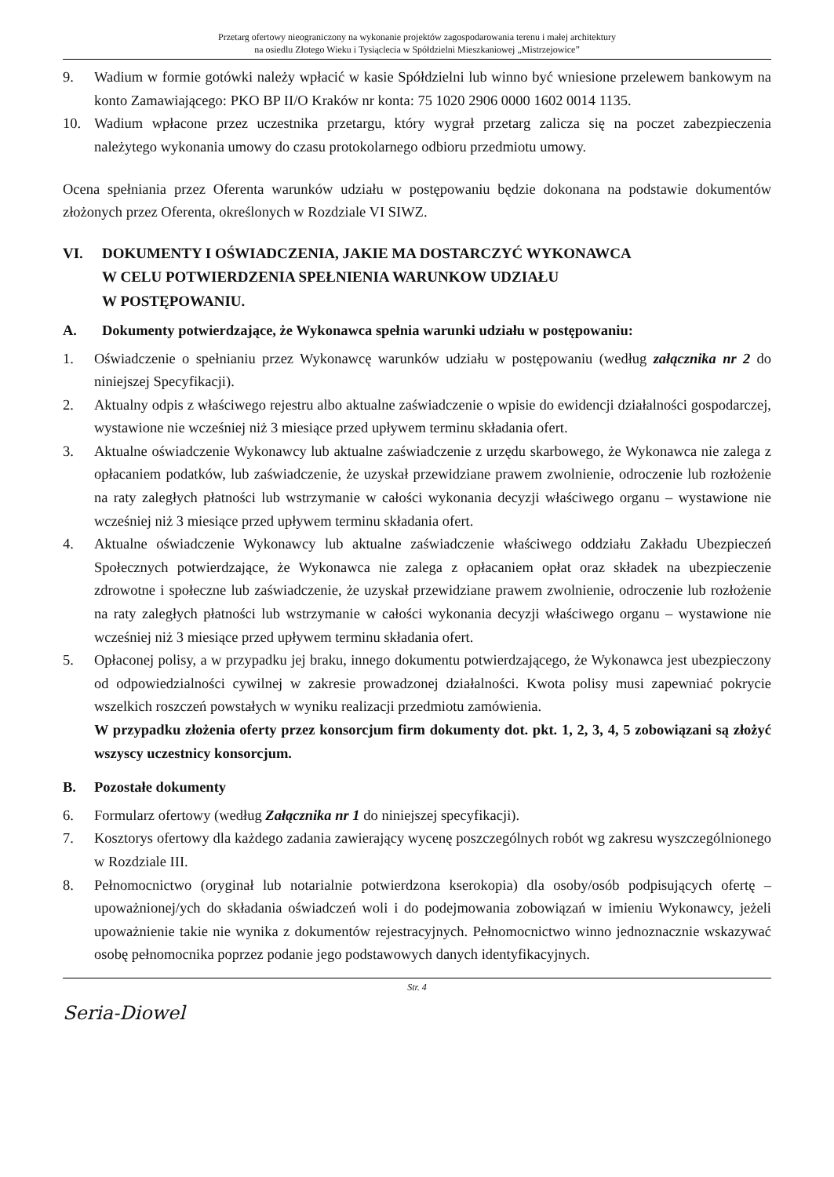Przetarg ofertowy nieograniczony na wykonanie projektów zagospodarowania terenu i małej architektury
na osiedlu Złotego Wieku i Tysiąclecia w Spółdzielni Mieszkaniowej „Mistrzejowice”
9. Wadium w formie gotówki należy wpłacić w kasie Spółdzielni lub winno być wniesione przelewem bankowym na konto Zamawiającego: PKO BP II/O Kraków nr konta: 75 1020 2906 0000 1602 0014 1135.
10. Wadium wpłacone przez uczestnika przetargu, który wygrał przetarg zalicza się na poczet zabezpieczenia należytego wykonania umowy do czasu protokolarnego odbioru przedmiotu umowy.
Ocena spełniania przez Oferenta warunków udziału w postępowaniu będzie dokonana na podstawie dokumentów złożonych przez Oferenta, określonych w Rozdziale VI SIWZ.
VI. DOKUMENTY I OŚWIADCZENIA, JAKIE MA DOSTARCZYĆ WYKONAWCA
W CELU POTWIERDZENIA SPEŁNIENIA WARUNKOW UDZIAŁU
W POSTĘPOWANIU.
A. Dokumenty potwierdzające, że Wykonawca spełnia warunki udziału w postępowaniu:
1. Oświadczenie o spełnianiu przez Wykonawcę warunków udziału w postępowaniu (według załącznika nr 2 do niniejszej Specyfikacji).
2. Aktualny odpis z właściwego rejestru albo aktualne zaświadczenie o wpisie do ewidencji działalności gospodarczej, wystawione nie wcześniej niż 3 miesiące przed upływem terminu składania ofert.
3. Aktualne oświadczenie Wykonawcy lub aktualne zaświadczenie z urzędu skarbowego, że Wykonawca nie zalega z opłacaniem podatków, lub zaświadczenie, że uzyskał przewidziane prawem zwolnienie, odroczenie lub rozłożenie na raty zaległych płatności lub wstrzymanie w całości wykonania decyzji właściwego organu – wystawione nie wcześniej niż 3 miesiące przed upływem terminu składania ofert.
4. Aktualne oświadczenie Wykonawcy lub aktualne zaświadczenie właściwego oddziału Zakładu Ubezpieczeń Społecznych potwierdzające, że Wykonawca nie zalega z opłacaniem opłat oraz składek na ubezpieczenie zdrowotne i społeczne lub zaświadczenie, że uzyskał przewidziane prawem zwolnienie, odroczenie lub rozłożenie na raty zaległych płatności lub wstrzymanie w całości wykonania decyzji właściwego organu – wystawione nie wcześniej niż 3 miesiące przed upływem terminu składania ofert.
5. Opłaconej polisy, a w przypadku jej braku, innego dokumentu potwierdzającego, że Wykonawca jest ubezpieczony od odpowiedzialności cywilnej w zakresie prowadzonej działalności. Kwota polisy musi zapewniać pokrycie wszelkich roszczeń powstałych w wyniku realizacji przedmiotu zamówienia.
W przypadku złożenia oferty przez konsorcjum firm dokumenty dot. pkt. 1, 2, 3, 4, 5 zobowiązani są złożyć wszyscy uczestnicy konsorcjum.
B. Pozostałe dokumenty
6. Formularz ofertowy (według Załącznika nr 1 do niniejszej specyfikacji).
7. Kosztorys ofertowy dla każdego zadania zawierający wycenę poszczególnych robót wg zakresu wyszczególnionego w Rozdziale III.
8. Pełnomocnictwo (oryginał lub notarialnie potwierdzona kserokopia) dla osoby/osób podpisujących ofertę – upoważnionej/ych do składania oświadczeń woli i do podejmowania zobowiązań w imieniu Wykonawcy, jeżeli upoważnienie takie nie wynika z dokumentów rejestracyjnych. Pełnomocnictwo winno jednoznacznie wskazywać osobę pełnomocnika poprzez podanie jego podstawowych danych identyfikacyjnych.
Str. 4
Seria-Diowel